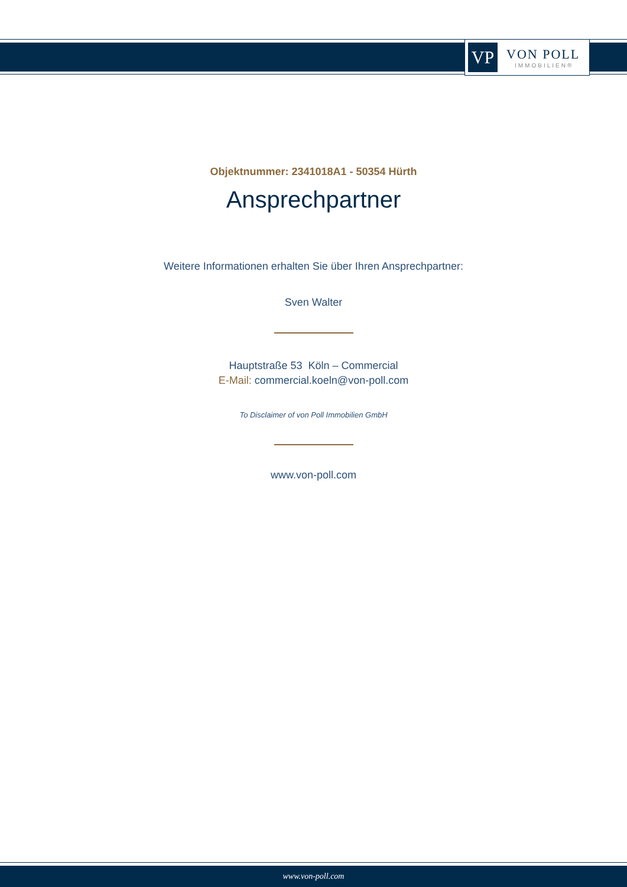VP
VON POLL
IMMOBILIEN®
Objektnummer: 2341018A1 - 50354 Hürth
Ansprechpartner
Weitere Informationen erhalten Sie über Ihren Ansprechpartner:
Sven Walter
Hauptstraße 53 Köln – Commercial
E-Mail: commercial.koeln@von-poll.com
To Disclaimer of von Poll Immobilien GmbH
www.von-poll.com
www.von-poll.com